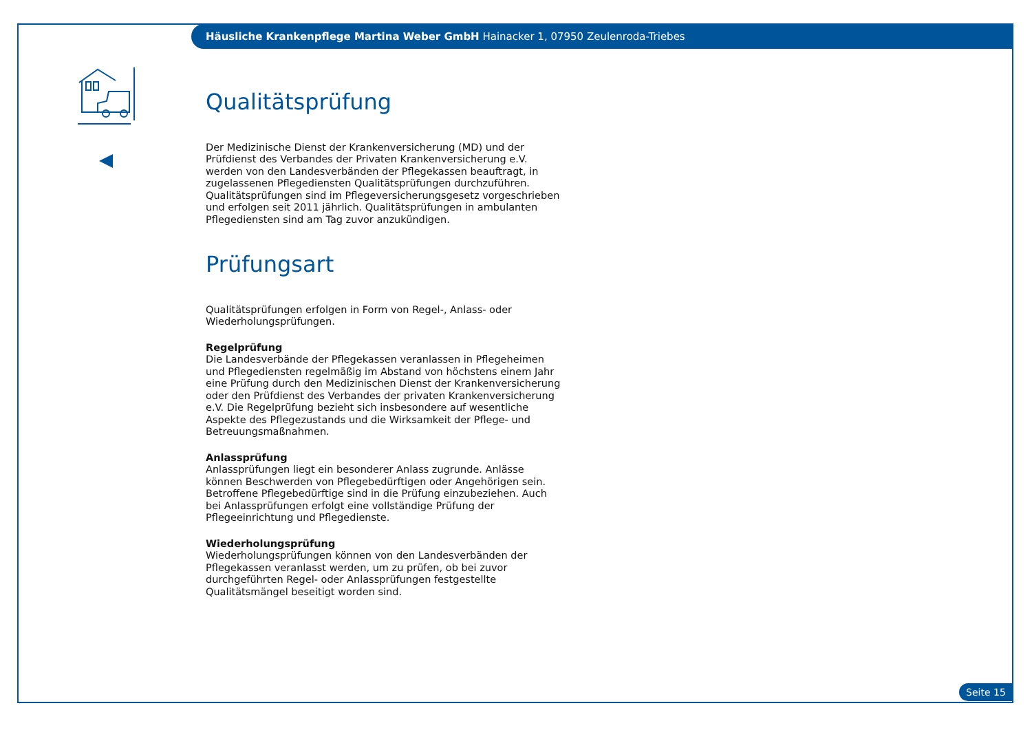Häusliche Krankenpflege Martina Weber GmbH Hainacker 1, 07950 Zeulenroda-Triebes
Qualitätsprüfung
Der Medizinische Dienst der Krankenversicherung (MD) und der Prüfdienst des Verbandes der Privaten Krankenversicherung e.V. werden von den Landesverbänden der Pflegekassen beauftragt, in zugelassenen Pflegediensten Qualitätsprüfungen durchzuführen. Qualitätsprüfungen sind im Pflegeversicherungsgesetz vorgeschrieben und erfolgen seit 2011 jährlich. Qualitätsprüfungen in ambulanten Pflegediensten sind am Tag zuvor anzukündigen.
Prüfungsart
Qualitätsprüfungen erfolgen in Form von Regel-, Anlass- oder Wiederholungsprüfungen.
Regelprüfung
Die Landesverbände der Pflegekassen veranlassen in Pflegeheimen und Pflegediensten regelmäßig im Abstand von höchstens einem Jahr eine Prüfung durch den Medizinischen Dienst der Krankenversicherung oder den Prüfdienst des Verbandes der privaten Krankenversicherung e.V. Die Regelprüfung bezieht sich insbesondere auf wesentliche Aspekte des Pflegezustands und die Wirksamkeit der Pflege- und Betreuungsmaßnahmen.
Anlassprüfung
Anlassprüfungen liegt ein besonderer Anlass zugrunde. Anlässe können Beschwerden von Pflegebedürftigen oder Angehörigen sein. Betroffene Pflegebedürftige sind in die Prüfung einzubeziehen. Auch bei Anlassprüfungen erfolgt eine vollständige Prüfung der Pflegeeinrichtung und Pflegedienste.
Wiederholungsprüfung
Wiederholungsprüfungen können von den Landesverbänden der Pflegekassen veranlasst werden, um zu prüfen, ob bei zuvor durchgeführten Regel- oder Anlassprüfungen festgestellte Qualitätsmängel beseitigt worden sind.
Seite 15